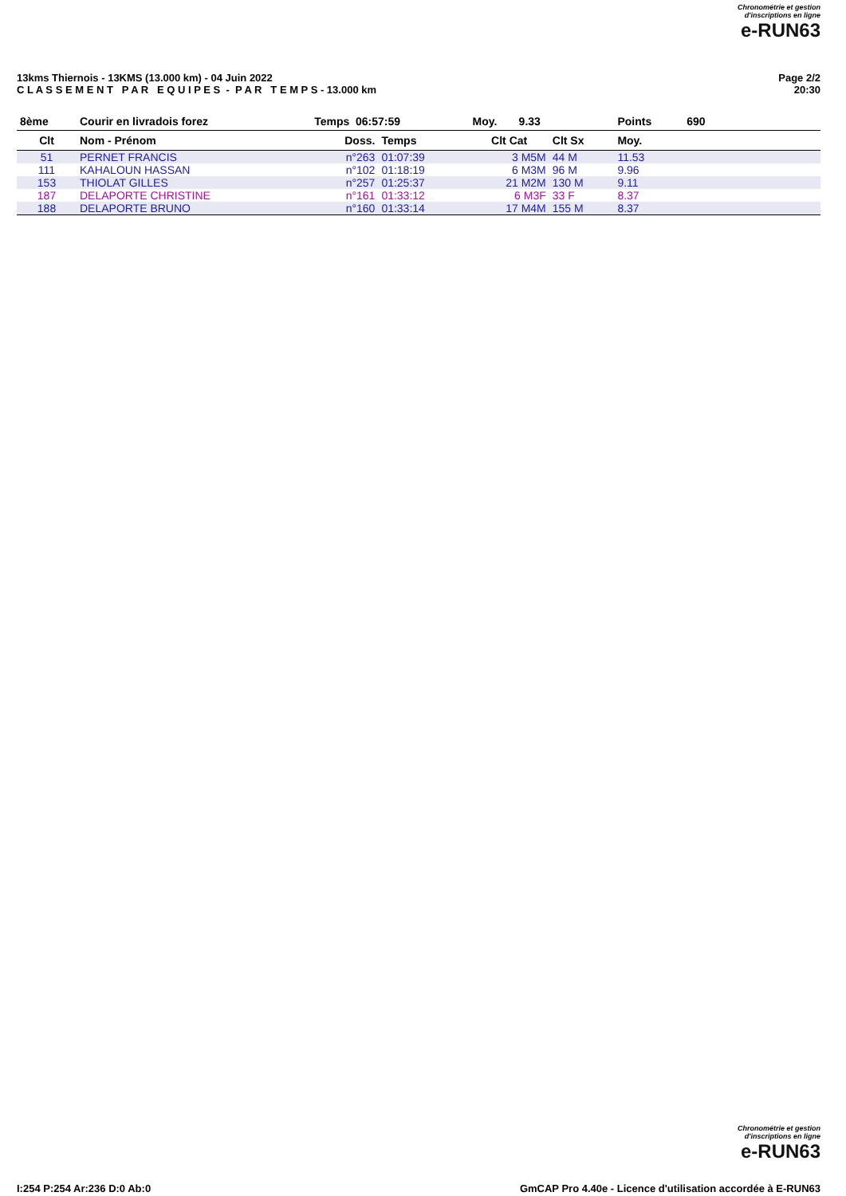Chronométrie et gestion d'inscriptions en ligne
e-RUN63
13kms Thiernois - 13KMS (13.000 km) - 04 Juin 2022
C L A S S E M E N T P A R E Q U I P E S - P A R T E M P S - 13.000 km
Page 2/2
20:30
| 8ème | Courir en livradois forez | Temps 06:57:59 | | Moy. 9.33 | | Points | 690 | |
| Clt | Nom - Prénom | Doss. | Temps | Clt Cat | Clt Sx | Moy. | | |
| 51 | PERNET FRANCIS | n°263 | 01:07:39 | 3 M5M | 44 M | 11.53 | | |
| 111 | KAHALOUN HASSAN | n°102 | 01:18:19 | 6 M3M | 96 M | 9.96 | | |
| 153 | THIOLAT GILLES | n°257 | 01:25:37 | 21 M2M | 130 M | 9.11 | | |
| 187 | DELAPORTE CHRISTINE | n°161 | 01:33:12 | 6 M3F | 33 F | 8.37 | | |
| 188 | DELAPORTE BRUNO | n°160 | 01:33:14 | 17 M4M | 155 M | 8.37 | | |
Chronométrie et gestion d'inscriptions en ligne
e-RUN63
I:254 P:254 Ar:236 D:0 Ab:0 GmCAP Pro 4.40e - Licence d'utilisation accordée à E-RUN63